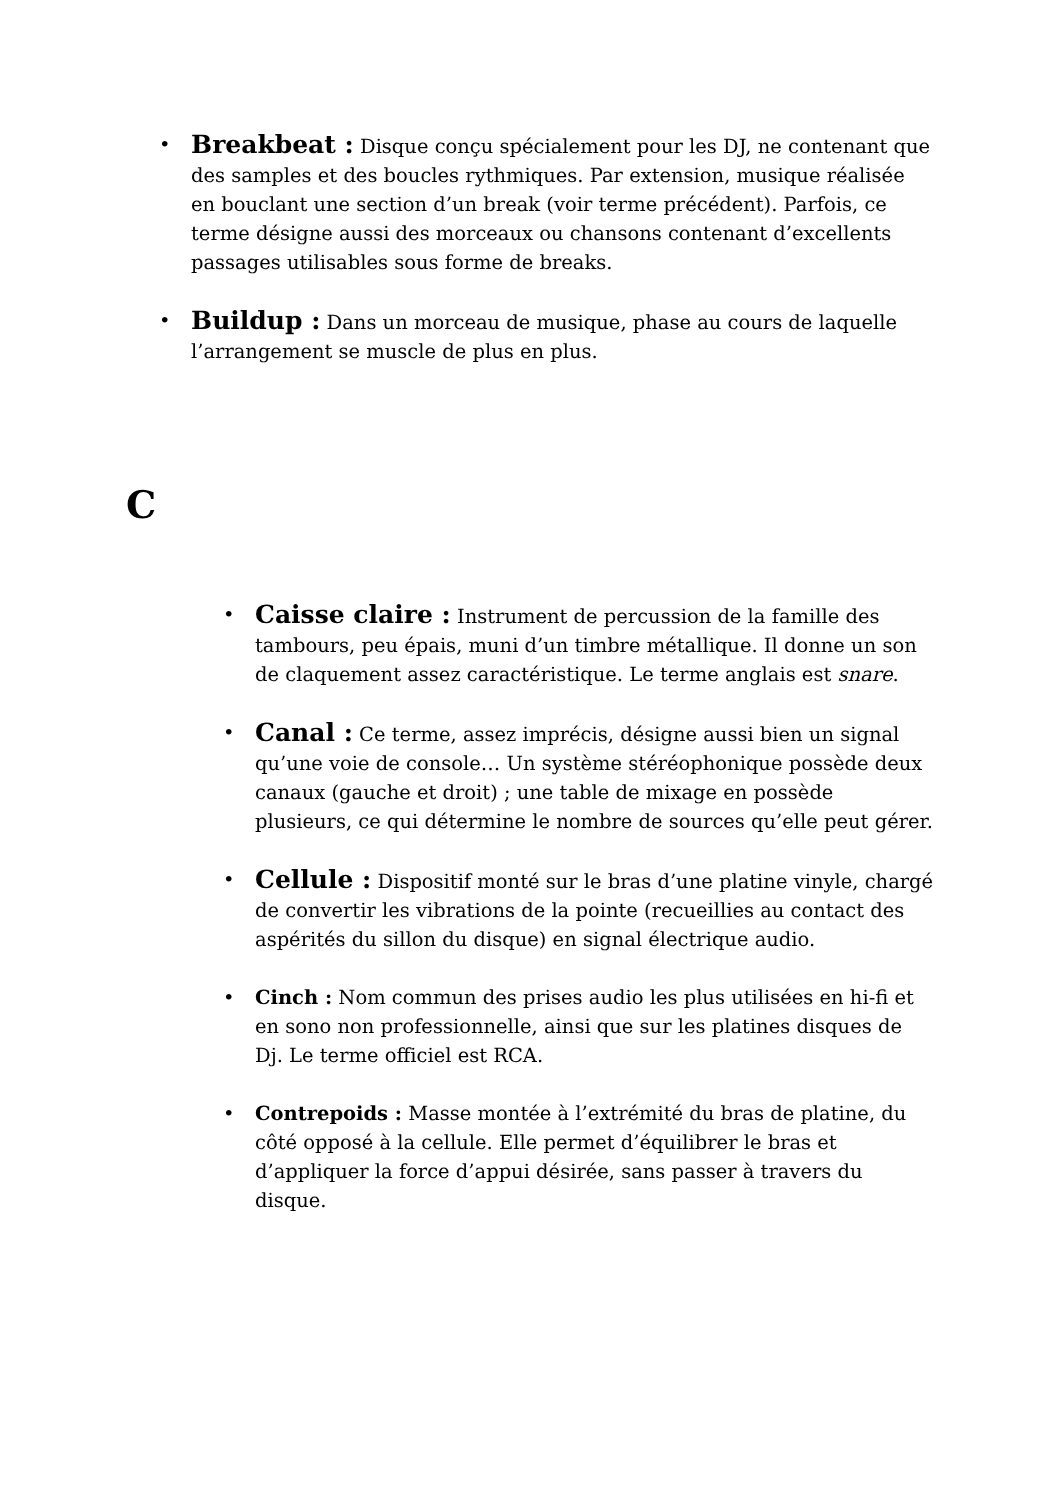• Breakbeat : Disque conçu spécialement pour les DJ, ne contenant que des samples et des boucles rythmiques. Par extension, musique réalisée en bouclant une section d’un break (voir terme précédent). Parfois, ce terme désigne aussi des morceaux ou chansons contenant d’excellents passages utilisables sous forme de breaks.
• Buildup : Dans un morceau de musique, phase au cours de laquelle l’arrangement se muscle de plus en plus.
C
• Caisse claire : Instrument de percussion de la famille des tambours, peu épais, muni d’un timbre métallique. Il donne un son de claquement assez caractéristique. Le terme anglais est snare.
• Canal : Ce terme, assez imprécis, désigne aussi bien un signal qu’une voie de console… Un système stéréophonique possède deux canaux (gauche et droit) ; une table de mixage en possède plusieurs, ce qui détermine le nombre de sources qu’elle peut gérer.
• Cellule : Dispositif monté sur le bras d’une platine vinyle, chargé de convertir les vibrations de la pointe (recueillies au contact des aspérités du sillon du disque) en signal électrique audio.
• Cinch : Nom commun des prises audio les plus utilisées en hi-fi et en sono non professionnelle, ainsi que sur les platines disques de Dj. Le terme officiel est RCA.
• Contrepoids : Masse montée à l’extrémité du bras de platine, du côté opposé à la cellule. Elle permet d’équilibrer le bras et d’appliquer la force d’appui désirée, sans passer à travers du disque.